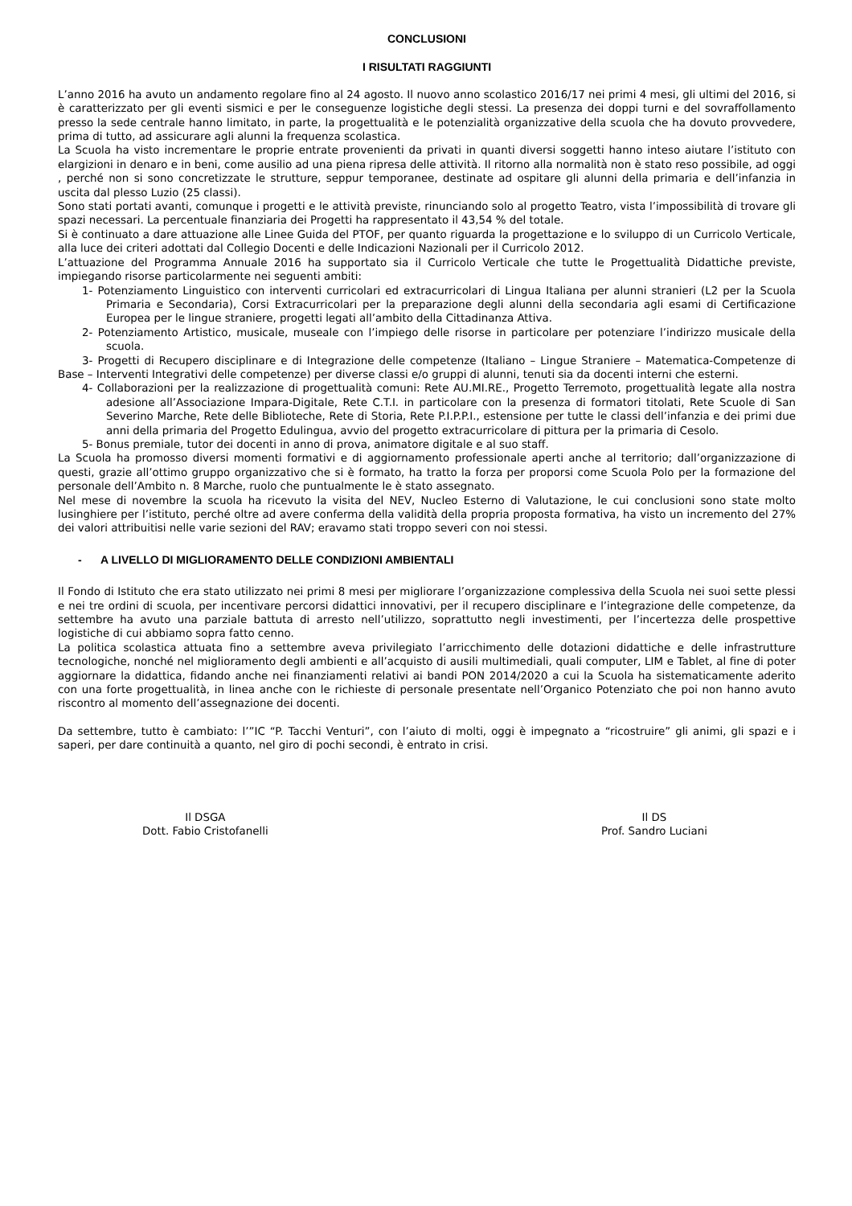CONCLUSIONI
I RISULTATI RAGGIUNTI
L’anno 2016 ha avuto un andamento regolare fino al 24 agosto. Il nuovo anno scolastico 2016/17 nei primi 4 mesi, gli ultimi del 2016, si è caratterizzato per gli eventi sismici e per le conseguenze logistiche degli stessi. La presenza dei doppi turni e del sovraffollamento presso la sede centrale hanno limitato, in parte, la progettualità e le potenzialità organizzative della scuola che ha dovuto provvedere, prima di tutto, ad assicurare agli alunni la frequenza scolastica.
La Scuola ha visto incrementare le proprie entrate provenienti da privati in quanti diversi soggetti hanno inteso aiutare l’istituto con elargizioni in denaro e in beni, come ausilio ad una piena ripresa delle attività. Il ritorno alla normalità non è stato reso possibile, ad oggi , perché non si sono concretizzate le strutture, seppur temporanee, destinate ad ospitare gli alunni della primaria e dell’infanzia in uscita dal plesso Luzio (25 classi).
Sono stati portati avanti, comunque i progetti e le attività previste, rinunciando solo al progetto Teatro, vista l’impossibilità di trovare gli spazi necessari. La percentuale finanziaria dei Progetti ha rappresentato il 43,54 % del totale.
Si è continuato a dare attuazione alle Linee Guida del PTOF, per quanto riguarda la progettazione e lo sviluppo di un Curricolo Verticale, alla luce dei criteri adottati dal Collegio Docenti e delle Indicazioni Nazionali per il Curricolo 2012.
L’attuazione del Programma Annuale 2016 ha supportato sia il Curricolo Verticale che tutte le Progettualità Didattiche previste, impiegando risorse particolarmente nei seguenti ambiti:
1- Potenziamento Linguistico con interventi curricolari ed extracurricolari di Lingua Italiana per alunni stranieri (L2 per la Scuola Primaria e Secondaria), Corsi Extracurricolari per la preparazione degli alunni della secondaria agli esami di Certificazione Europea per le lingue straniere, progetti legati all’ambito della Cittadinanza Attiva.
2- Potenziamento Artistico, musicale, museale con l’impiego delle risorse in particolare per potenziare l’indirizzo musicale della scuola.
3- Progetti di Recupero disciplinare e di Integrazione delle competenze (Italiano – Lingue Straniere – Matematica-Competenze di Base – Interventi Integrativi delle competenze) per diverse classi e/o gruppi di alunni, tenuti sia da docenti interni che esterni.
4- Collaborazioni per la realizzazione di progettualità comuni: Rete AU.MI.RE., Progetto Terremoto, progettualità legate alla nostra adesione all’Associazione Impara-Digitale, Rete C.T.I. in particolare con la presenza di formatori titolati, Rete Scuole di San Severino Marche, Rete delle Biblioteche, Rete di Storia, Rete P.I.P.P.I., estensione per tutte le classi dell’infanzia e dei primi due anni della primaria del Progetto Edulingua, avvio del progetto extracurricolare di pittura per la primaria di Cesolo.
5- Bonus premiale, tutor dei docenti in anno di prova, animatore digitale e al suo staff.
La Scuola ha promosso diversi momenti formativi e di aggiornamento professionale aperti anche al territorio; dall’organizzazione di questi, grazie all’ottimo gruppo organizzativo che si è formato, ha tratto la forza per proporsi come Scuola Polo per la formazione del personale dell’Ambito n. 8 Marche, ruolo che puntualmente le è stato assegnato.
Nel mese di novembre la scuola ha ricevuto la visita del NEV, Nucleo Esterno di Valutazione, le cui conclusioni sono state molto lusinghiere per l’istituto, perché oltre ad avere conferma della validità della propria proposta formativa, ha visto un incremento del 27% dei valori attribuitisi nelle varie sezioni del RAV; eravamo stati troppo severi con noi stessi.
- A LIVELLO DI MIGLIORAMENTO DELLE CONDIZIONI AMBIENTALI
Il Fondo di Istituto che era stato utilizzato nei primi 8 mesi per migliorare l’organizzazione complessiva della Scuola nei suoi sette plessi e nei tre ordini di scuola, per incentivare percorsi didattici innovativi, per il recupero disciplinare e l’integrazione delle competenze, da settembre ha avuto una parziale battuta di arresto nell’utilizzo, soprattutto negli investimenti, per l’incertezza delle prospettive logistiche di cui abbiamo sopra fatto cenno.
La politica scolastica attuata fino a settembre aveva privilegiato l’arricchimento delle dotazioni didattiche e delle infrastrutture tecnologiche, nonché nel miglioramento degli ambienti e all’acquisto di ausili multimediali, quali computer, LIM e Tablet, al fine di poter aggiornare la didattica, fidando anche nei finanziamenti relativi ai bandi PON 2014/2020 a cui la Scuola ha sistematicamente aderito con una forte progettualità, in linea anche con le richieste di personale presentate nell’Organico Potenziato che poi non hanno avuto riscontro al momento dell’assegnazione dei docenti.
Da settembre, tutto è cambiato: l’”IC “P. Tacchi Venturi”, con l’aiuto di molti, oggi è impegnato a “ricostruire” gli animi, gli spazi e i saperi, per dare continuità a quanto, nel giro di pochi secondi, è entrato in crisi.
Il DSGA
Dott. Fabio Cristofanelli
Il DS
Prof. Sandro Luciani